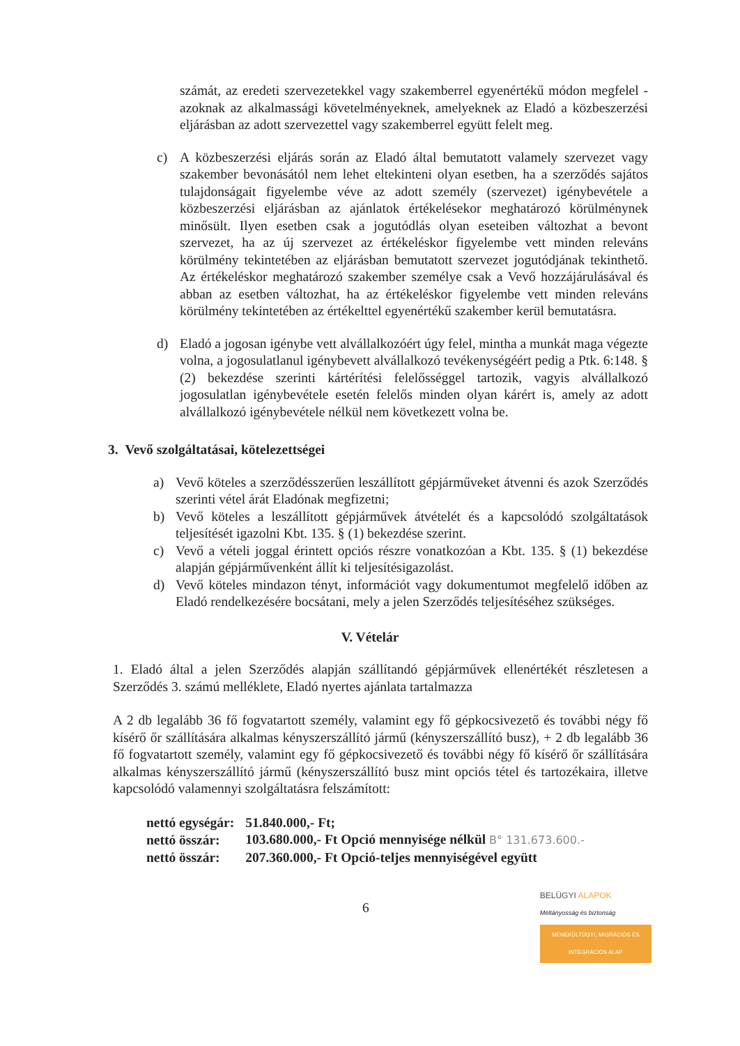számát, az eredeti szervezetekkel vagy szakemberrel egyenértékű módon megfelel - azoknak az alkalmassági követelményeknek, amelyeknek az Eladó a közbeszerzési eljárásban az adott szervezettel vagy szakemberrel együtt felelt meg.
c) A közbeszerzési eljárás során az Eladó által bemutatott valamely szervezet vagy szakember bevonásától nem lehet eltekinteni olyan esetben, ha a szerződés sajátos tulajdonságait figyelembe véve az adott személy (szervezet) igénybevétele a közbeszerzési eljárásban az ajánlatok értékelésekor meghatározó körülménynek minősült. Ilyen esetben csak a jogutódlás olyan eseteiben változhat a bevont szervezet, ha az új szervezet az értékeléskor figyelembe vett minden releváns körülmény tekintetében az eljárásban bemutatott szervezet jogutódjának tekinthető. Az értékeléskor meghatározó szakember személye csak a Vevő hozzájárulásával és abban az esetben változhat, ha az értékeléskor figyelembe vett minden releváns körülmény tekintetében az értékelttel egyenértékű szakember kerül bemutatásra.
d) Eladó a jogosan igénybe vett alvállalkozóért úgy felel, mintha a munkát maga végezte volna, a jogosulatlanul igénybevett alvállalkozó tevékenységéért pedig a Ptk. 6:148. § (2) bekezdése szerinti kártérítési felelősséggel tartozik, vagyis alvállalkozó jogosulatlan igénybevétele esetén felelős minden olyan kárért is, amely az adott alvállalkozó igénybevétele nélkül nem következett volna be.
3. Vevő szolgáltatásai, kötelezettségei
a) Vevő köteles a szerződésszerűen leszállított gépjárműveket átvenni és azok Szerződés szerinti vétel árát Eladónak megfizetni;
b) Vevő köteles a leszállított gépjárművek átvételét és a kapcsolódó szolgáltatások teljesítését igazolni Kbt. 135. § (1) bekezdése szerint.
c) Vevő a vételi joggal érintett opciós részre vonatkozóan a Kbt. 135. § (1) bekezdése alapján gépjárművenként állít ki teljesítésigazolást.
d) Vevő köteles mindazon tényt, információt vagy dokumentumot megfelelő időben az Eladó rendelkezésére bocsátani, mely a jelen Szerződés teljesítéséhez szükséges.
V. Vételár
1. Eladó által a jelen Szerződés alapján szállítandó gépjárművek ellenértékét részletesen a Szerződés 3. számú melléklete, Eladó nyertes ajánlata tartalmazza
A 2 db legalább 36 fő fogvatartott személy, valamint egy fő gépkocsivezető és további négy fő kísérő őr szállítására alkalmas kényszerszállító jármű (kényszerszállító busz), + 2 db legalább 36 fő fogvatartott személy, valamint egy fő gépkocsivezető és további négy fő kísérő őr szállítására alkalmas kényszerszállító jármű (kényszerszállító busz mint opciós tétel és tartozékaira, illetve kapcsolódó valamennyi szolgáltatásra felszámított:
| nettó egységár: | 51.840.000,- Ft; |
| nettó összár: | 103.680.000,- Ft Opció mennyisége nélkül B° 131.673.600.- |
| nettó összár: | 207.360.000,- Ft Opció-teljes mennyiségével együtt |
6
BELÜGYI ALAPOK
Méltányosság és biztonság
MENEKÜLTÜGYI, MIGRÁCIÓS ÉS INTEGRÁCIÓS ALAP